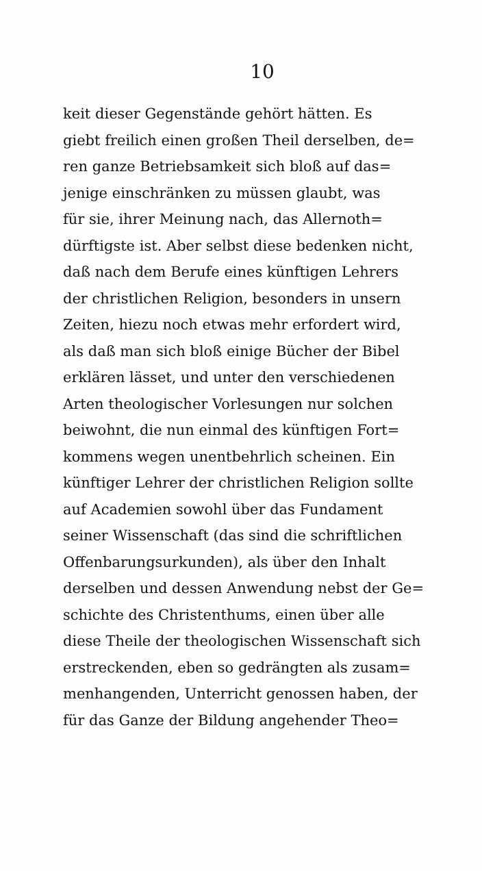10
keit dieser Gegenstände gehört hätten. Es
giebt freilich einen großen Theil derselben, de=
ren ganze Betriebsamkeit sich bloß auf das=
jenige einschränken zu müssen glaubt, was
für sie, ihrer Meinung nach, das Allernoth=
dürftigste ist. Aber selbst diese bedenken nicht,
daß nach dem Berufe eines künftigen Lehrers
der christlichen Religion, besonders in unsern
Zeiten, hiezu noch etwas mehr erfordert wird,
als daß man sich bloß einige Bücher der Bibel
erklären lässet, und unter den verschiedenen
Arten theologischer Vorlesungen nur solchen
beiwohnt, die nun einmal des künftigen Fort=
kommens wegen unentbehrlich scheinen. Ein
künftiger Lehrer der christlichen Religion sollte
auf Academien sowohl über das Fundament
seiner Wissenschaft (das sind die schriftlichen
Offenbarungsurkunden), als über den Inhalt
derselben und dessen Anwendung nebst der Ge=
schichte des Christenthums, einen über alle
diese Theile der theologischen Wissenschaft sich
erstreckenden, eben so gedrängten als zusam=
menhangenden, Unterricht genossen haben, der
für das Ganze der Bildung angehender Theo=